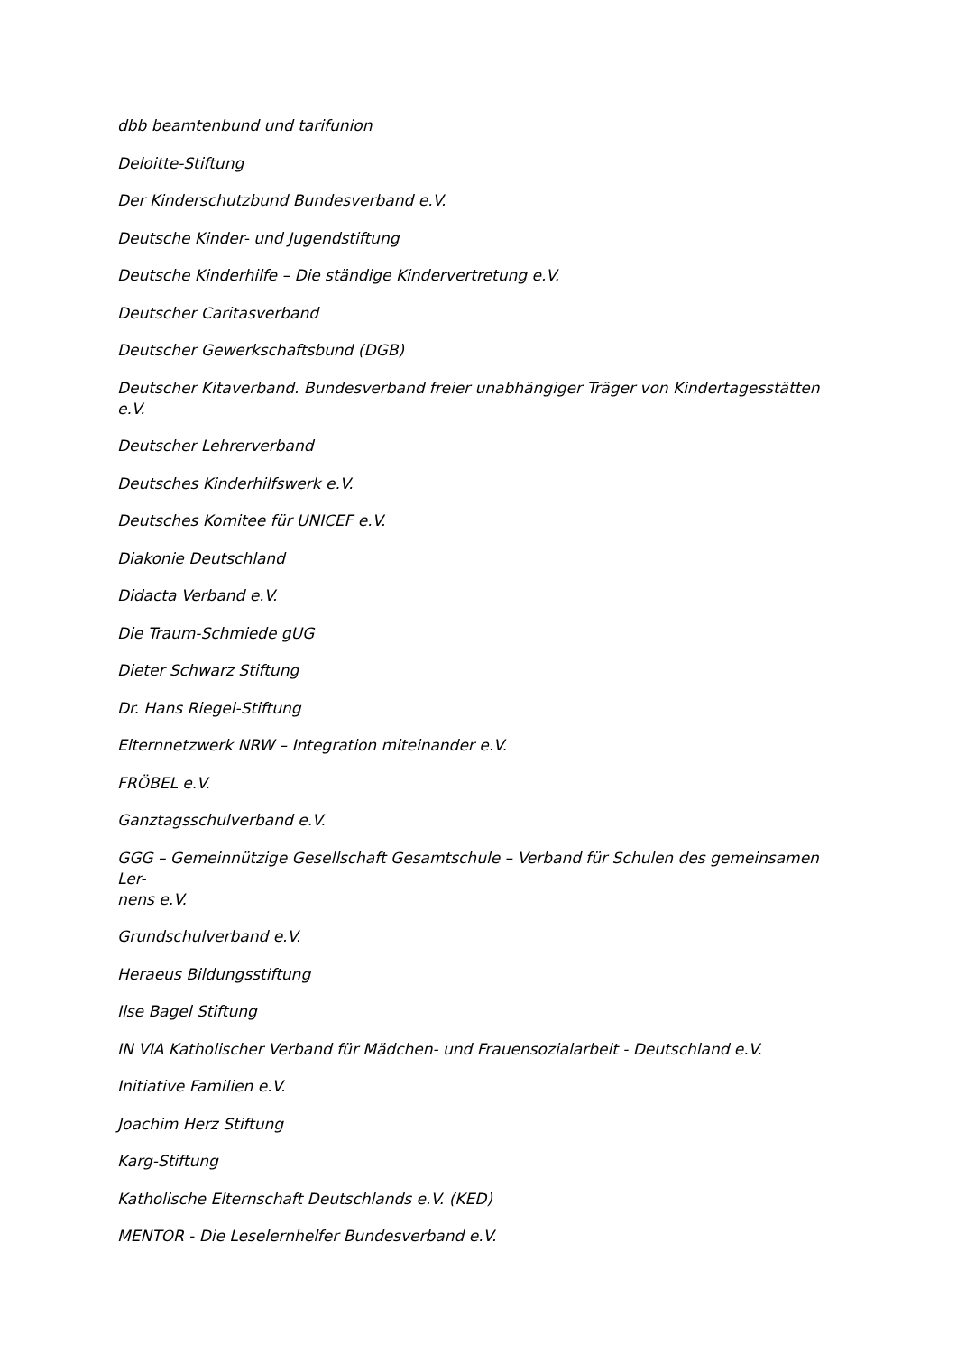dbb beamtenbund und tarifunion
Deloitte-Stiftung
Der Kinderschutzbund Bundesverband e.V.
Deutsche Kinder- und Jugendstiftung
Deutsche Kinderhilfe – Die ständige Kindervertretung e.V.
Deutscher Caritasverband
Deutscher Gewerkschaftsbund (DGB)
Deutscher Kitaverband. Bundesverband freier unabhängiger Träger von Kindertagesstätten e.V.
Deutscher Lehrerverband
Deutsches Kinderhilfswerk e.V.
Deutsches Komitee für UNICEF e.V.
Diakonie Deutschland
Didacta Verband e.V.
Die Traum-Schmiede gUG
Dieter Schwarz Stiftung
Dr. Hans Riegel-Stiftung
Elternnetzwerk NRW – Integration miteinander e.V.
FRÖBEL e.V.
Ganztagsschulverband e.V.
GGG – Gemeinnützige Gesellschaft Gesamtschule – Verband für Schulen des gemeinsamen Ler-
nens e.V.
Grundschulverband e.V.
Heraeus Bildungsstiftung
Ilse Bagel Stiftung
IN VIA Katholischer Verband für Mädchen- und Frauensozialarbeit - Deutschland e.V.
Initiative Familien e.V.
Joachim Herz Stiftung
Karg-Stiftung
Katholische Elternschaft Deutschlands e.V. (KED)
MENTOR - Die Leselernhelfer Bundesverband e.V.